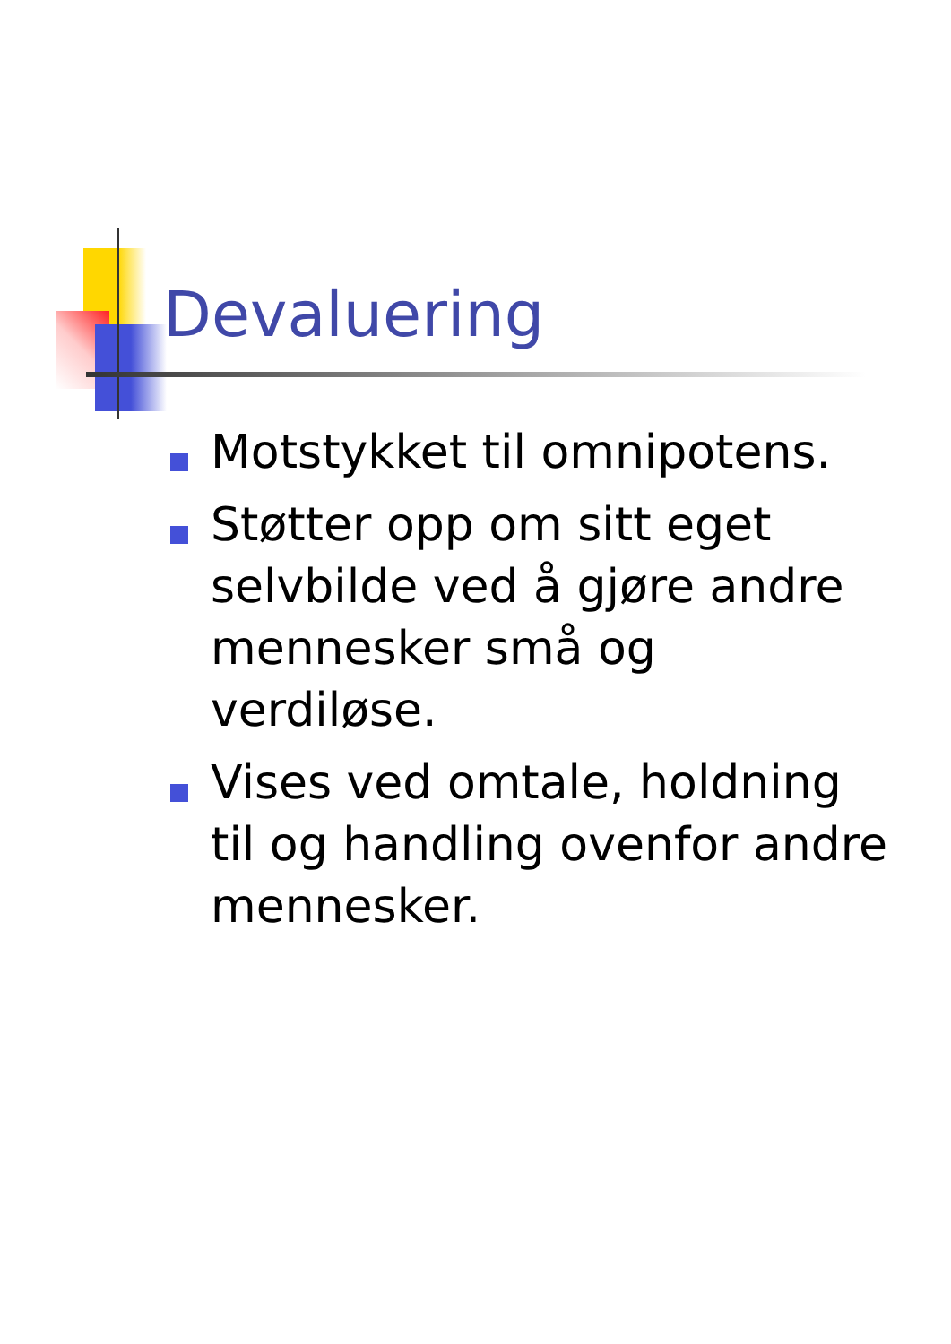Devaluering
Motstykket til omnipotens.
Støtter opp om sitt eget selvbilde ved å gjøre andre mennesker små og verdiløse.
Vises ved omtale, holdning til og handling ovenfor andre mennesker.